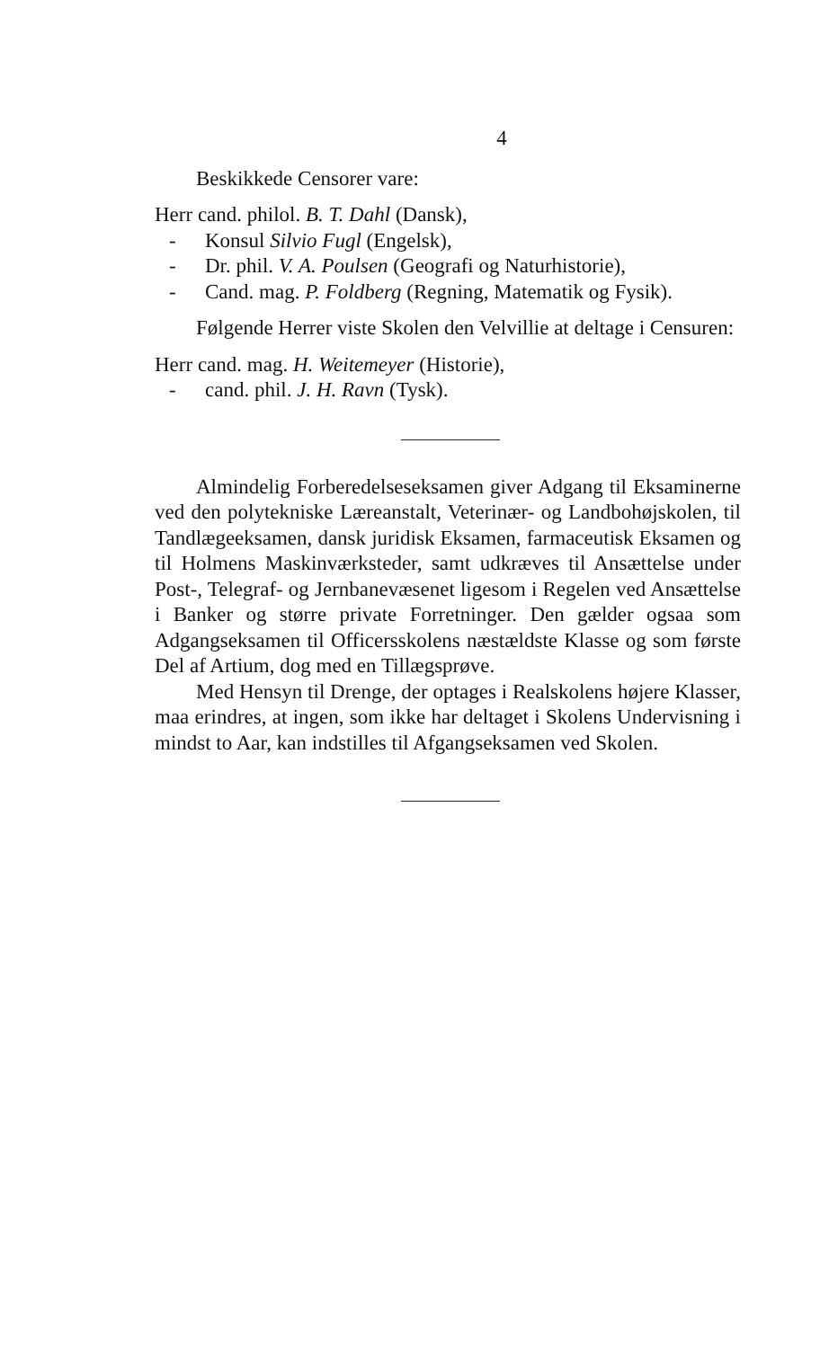4
Beskikkede Censorer vare:
Herr cand. philol. B. T. Dahl (Dansk),
- Konsul Silvio Fugl (Engelsk),
- Dr. phil. V. A. Poulsen (Geografi og Naturhistorie),
- Cand. mag. P. Foldberg (Regning, Matematik og Fysik).
Følgende Herrer viste Skolen den Velvillie at deltage i Censuren:
Herr cand. mag. H. Weitemeyer (Historie),
- cand. phil. J. H. Ravn (Tysk).
Almindelig Forberedelseseksamen giver Adgang til Eksaminerne ved den polytekniske Læreanstalt, Veterinær- og Landbohøjskolen, til Tandlægeeksamen, dansk juridisk Eksamen, farmaceutisk Eksamen og til Holmens Maskinværksteder, samt udkræves til Ansættelse under Post-, Telegraf- og Jernbanevæsenet ligesom i Regelen ved Ansættelse i Banker og større private Forretninger. Den gælder ogsaa som Adgangseksamen til Officersskolens næstældste Klasse og som første Del af Artium, dog med en Tillægsprøve.
Med Hensyn til Drenge, der optages i Realskolens højere Klasser, maa erindres, at ingen, som ikke har deltaget i Skolens Undervisning i mindst to Aar, kan indstilles til Afgangseksamen ved Skolen.